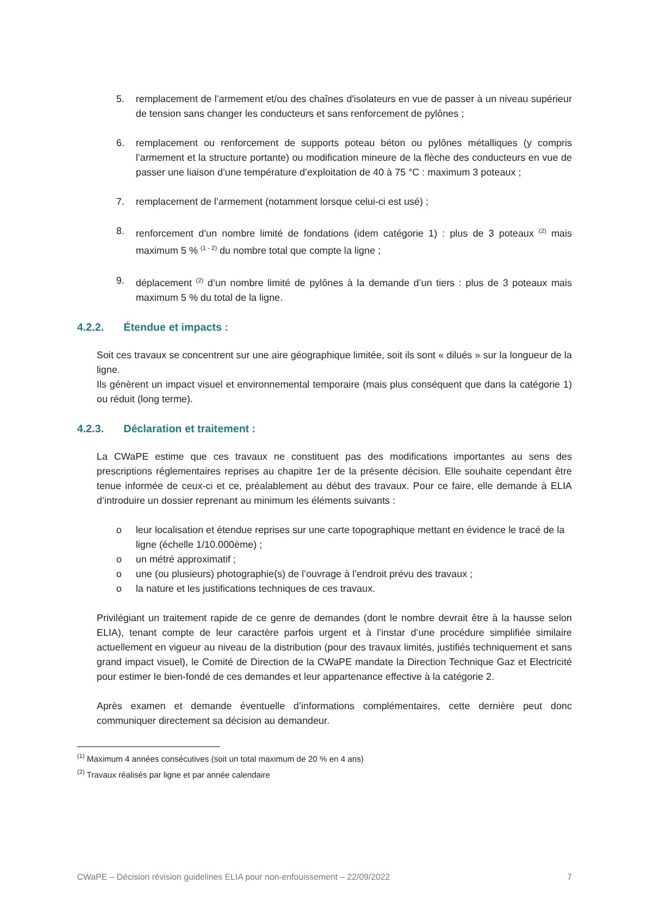5. remplacement de l’armement et/ou des chaînes d'isolateurs en vue de passer à un niveau supérieur de tension sans changer les conducteurs et sans renforcement de pylônes ;
6. remplacement ou renforcement de supports poteau béton ou pylônes métalliques (y compris l’armement et la structure portante) ou modification mineure de la flèche des conducteurs en vue de passer une liaison d’une température d’exploitation de 40 à 75 °C : maximum 3 poteaux ;
7. remplacement de l’armement (notamment lorsque celui-ci est usé) ;
8. renforcement d’un nombre limité de fondations (idem catégorie 1) : plus de 3 poteaux <sup>(2)</sup> mais maximum 5 % <sup>(1 - 2)</sup> du nombre total que compte la ligne ;
9. déplacement <sup>(2)</sup> d’un nombre limité de pylônes à la demande d’un tiers : plus de 3 poteaux mais maximum 5 % du total de la ligne.
4.2.2. Étendue et impacts :
Soit ces travaux se concentrent sur une aire géographique limitée, soit ils sont « dilués » sur la longueur de la ligne.
Ils génèrent un impact visuel et environnemental temporaire (mais plus conséquent que dans la catégorie 1) ou réduit (long terme).
4.2.3. Déclaration et traitement :
La CWaPE estime que ces travaux ne constituent pas des modifications importantes au sens des prescriptions réglementaires reprises au chapitre 1er de la présente décision. Elle souhaite cependant être tenue informée de ceux-ci et ce, préalablement au début des travaux. Pour ce faire, elle demande à ELIA d’introduire un dossier reprenant au minimum les éléments suivants :
o leur localisation et étendue reprises sur une carte topographique mettant en évidence le tracé de la ligne (échelle 1/10.000ème) ;
o un métré approximatif ;
o une (ou plusieurs) photographie(s) de l’ouvrage à l’endroit prévu des travaux ;
o la nature et les justifications techniques de ces travaux.
Privilégiant un traitement rapide de ce genre de demandes (dont le nombre devrait être à la hausse selon ELIA), tenant compte de leur caractère parfois urgent et à l’instar d’une procédure simplifiée similaire actuellement en vigueur au niveau de la distribution (pour des travaux limités, justifiés techniquement et sans grand impact visuel), le Comité de Direction de la CWaPE mandate la Direction Technique Gaz et Electricité pour estimer le bien-fondé de ces demandes et leur appartenance effective à la catégorie 2.
Après examen et demande éventuelle d’informations complémentaires, cette dernière peut donc communiquer directement sa décision au demandeur.
<sup>(1)</sup> Maximum 4 années consécutives (soit un total maximum de 20 % en 4 ans)
<sup>(2)</sup> Travaux réalisés par ligne et par année calendaire
CWaPE – Décision révision guidelines ELIA pour non-enfouissement – 22/09/2022 7